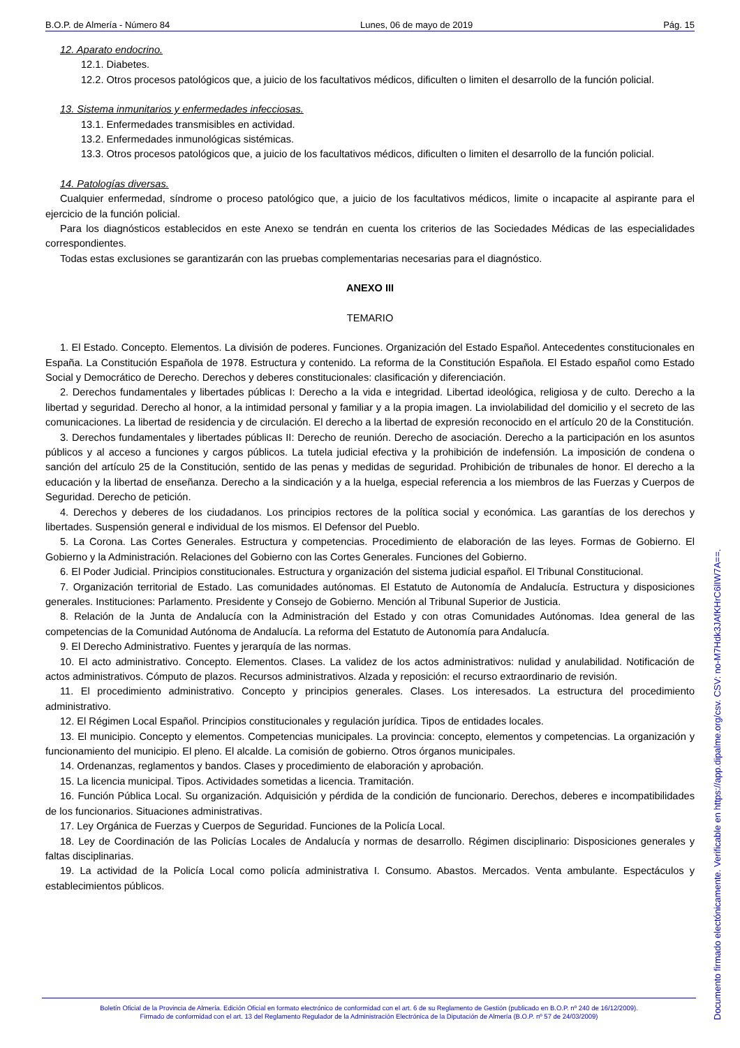B.O.P. de Almería - Número 84 Lunes, 06 de mayo de 2019 Pág. 15
12. Aparato endocrino.
12.1. Diabetes.
12.2. Otros procesos patológicos que, a juicio de los facultativos médicos, dificulten o limiten el desarrollo de la función policial.
13. Sistema inmunitarios y enfermedades infecciosas.
13.1. Enfermedades transmisibles en actividad.
13.2. Enfermedades inmunológicas sistémicas.
13.3. Otros procesos patológicos que, a juicio de los facultativos médicos, dificulten o limiten el desarrollo de la función policial.
14. Patologías diversas.
Cualquier enfermedad, síndrome o proceso patológico que, a juicio de los facultativos médicos, limite o incapacite al aspirante para el ejercicio de la función policial.
Para los diagnósticos establecidos en este Anexo se tendrán en cuenta los criterios de las Sociedades Médicas de las especialidades correspondientes.
Todas estas exclusiones se garantizarán con las pruebas complementarias necesarias para el diagnóstico.
ANEXO III
TEMARIO
1. El Estado. Concepto. Elementos. La división de poderes. Funciones. Organización del Estado Español. Antecedentes constitucionales en España. La Constitución Española de 1978. Estructura y contenido. La reforma de la Constitución Española. El Estado español como Estado Social y Democrático de Derecho. Derechos y deberes constitucionales: clasificación y diferenciación.
2. Derechos fundamentales y libertades públicas I: Derecho a la vida e integridad. Libertad ideológica, religiosa y de culto. Derecho a la libertad y seguridad. Derecho al honor, a la intimidad personal y familiar y a la propia imagen. La inviolabilidad del domicilio y el secreto de las comunicaciones. La libertad de residencia y de circulación. El derecho a la libertad de expresión reconocido en el artículo 20 de la Constitución.
3. Derechos fundamentales y libertades públicas II: Derecho de reunión. Derecho de asociación. Derecho a la participación en los asuntos públicos y al acceso a funciones y cargos públicos. La tutela judicial efectiva y la prohibición de indefensión. La imposición de condena o sanción del artículo 25 de la Constitución, sentido de las penas y medidas de seguridad. Prohibición de tribunales de honor. El derecho a la educación y la libertad de enseñanza. Derecho a la sindicación y a la huelga, especial referencia a los miembros de las Fuerzas y Cuerpos de Seguridad. Derecho de petición.
4. Derechos y deberes de los ciudadanos. Los principios rectores de la política social y económica. Las garantías de los derechos y libertades. Suspensión general e individual de los mismos. El Defensor del Pueblo.
5. La Corona. Las Cortes Generales. Estructura y competencias. Procedimiento de elaboración de las leyes. Formas de Gobierno. El Gobierno y la Administración. Relaciones del Gobierno con las Cortes Generales. Funciones del Gobierno.
6. El Poder Judicial. Principios constitucionales. Estructura y organización del sistema judicial español. El Tribunal Constitucional.
7. Organización territorial de Estado. Las comunidades autónomas. El Estatuto de Autonomía de Andalucía. Estructura y disposiciones generales. Instituciones: Parlamento. Presidente y Consejo de Gobierno. Mención al Tribunal Superior de Justicia.
8. Relación de la Junta de Andalucía con la Administración del Estado y con otras Comunidades Autónomas. Idea general de las competencias de la Comunidad Autónoma de Andalucía. La reforma del Estatuto de Autonomía para Andalucía.
9. El Derecho Administrativo. Fuentes y jerarquía de las normas.
10. El acto administrativo. Concepto. Elementos. Clases. La validez de los actos administrativos: nulidad y anulabilidad. Notificación de actos administrativos. Cómputo de plazos. Recursos administrativos. Alzada y reposición: el recurso extraordinario de revisión.
11. El procedimiento administrativo. Concepto y principios generales. Clases. Los interesados. La estructura del procedimiento administrativo.
12. El Régimen Local Español. Principios constitucionales y regulación jurídica. Tipos de entidades locales.
13. El municipio. Concepto y elementos. Competencias municipales. La provincia: concepto, elementos y competencias. La organización y funcionamiento del municipio. El pleno. El alcalde. La comisión de gobierno. Otros órganos municipales.
14. Ordenanzas, reglamentos y bandos. Clases y procedimiento de elaboración y aprobación.
15. La licencia municipal. Tipos. Actividades sometidas a licencia. Tramitación.
16. Función Pública Local. Su organización. Adquisición y pérdida de la condición de funcionario. Derechos, deberes e incompatibilidades de los funcionarios. Situaciones administrativas.
17. Ley Orgánica de Fuerzas y Cuerpos de Seguridad. Funciones de la Policía Local.
18. Ley de Coordinación de las Policías Locales de Andalucía y normas de desarrollo. Régimen disciplinario: Disposiciones generales y faltas disciplinarias.
19. La actividad de la Policía Local como policía administrativa I. Consumo. Abastos. Mercados. Venta ambulante. Espectáculos y establecimientos públicos.
Boletín Oficial de la Provincia de Almería. Edición Oficial en formato electrónico de conformidad con el art. 6 de su Reglamento de Gestión (publicado en B.O.P. nº 240 de 16/12/2009).
Firmado de conformidad con el art. 13 del Reglamento Regulador de la Administración Electrónica de la Diputación de Almería (B.O.P. nº 57 de 24/03/2009)
Documento firmado electónicamente. Verificable en https://app.dipalme.org/csv. CSV: no-M7Hdk3JAfKHrC6lIW7A==.